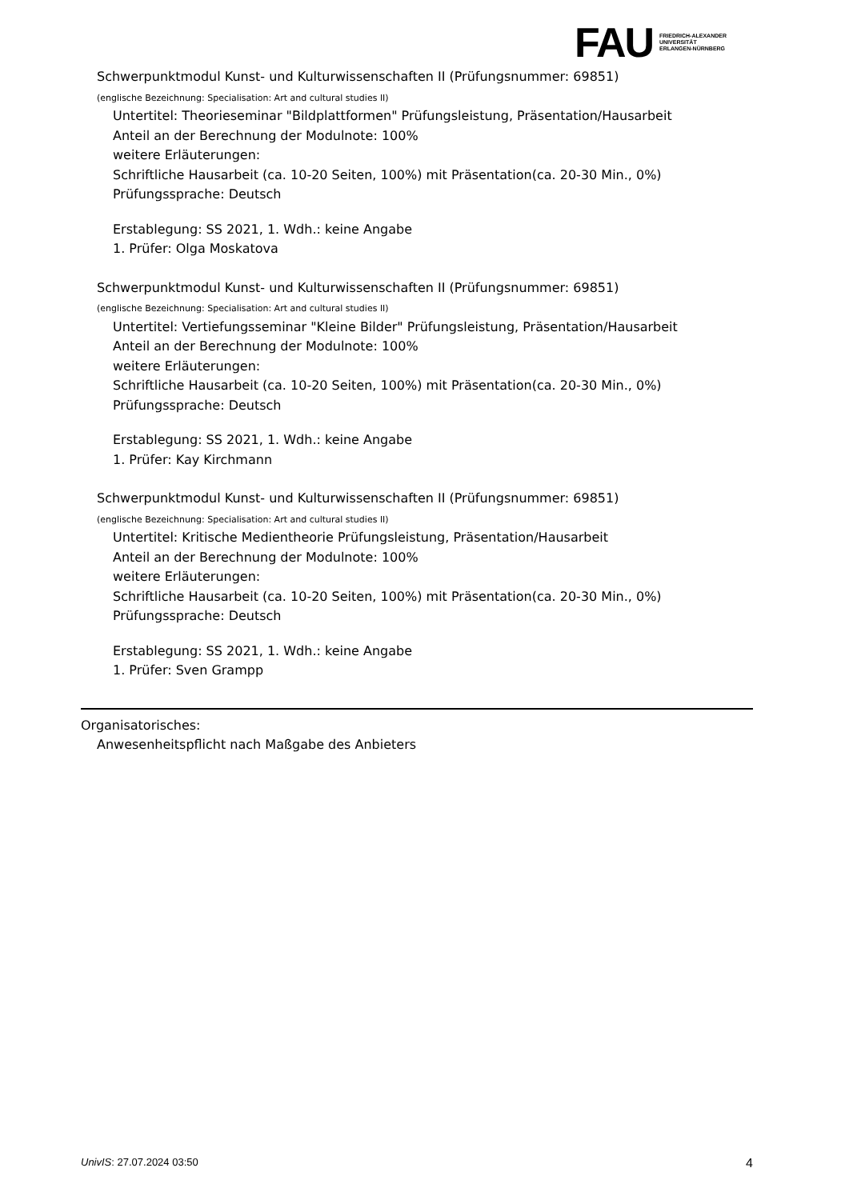FAU FRIEDRICH-ALEXANDER
UNIVERSITÄT
ERLANGEN-NÜRNBERG
Schwerpunktmodul Kunst- und Kulturwissenschaften II (Prüfungsnummer: 69851)
(englische Bezeichnung: Specialisation: Art and cultural studies II)
Untertitel: Theorieseminar "Bildplattformen" Prüfungsleistung, Präsentation/Hausarbeit
Anteil an der Berechnung der Modulnote: 100%
weitere Erläuterungen:
Schriftliche Hausarbeit (ca. 10-20 Seiten, 100%) mit Präsentation(ca. 20-30 Min., 0%)
Prüfungssprache: Deutsch
Erstablegung: SS 2021, 1. Wdh.: keine Angabe
1. Prüfer: Olga Moskatova
Schwerpunktmodul Kunst- und Kulturwissenschaften II (Prüfungsnummer: 69851)
(englische Bezeichnung: Specialisation: Art and cultural studies II)
Untertitel: Vertiefungsseminar "Kleine Bilder" Prüfungsleistung, Präsentation/Hausarbeit
Anteil an der Berechnung der Modulnote: 100%
weitere Erläuterungen:
Schriftliche Hausarbeit (ca. 10-20 Seiten, 100%) mit Präsentation(ca. 20-30 Min., 0%)
Prüfungssprache: Deutsch
Erstablegung: SS 2021, 1. Wdh.: keine Angabe
1. Prüfer: Kay Kirchmann
Schwerpunktmodul Kunst- und Kulturwissenschaften II (Prüfungsnummer: 69851)
(englische Bezeichnung: Specialisation: Art and cultural studies II)
Untertitel: Kritische Medientheorie Prüfungsleistung, Präsentation/Hausarbeit
Anteil an der Berechnung der Modulnote: 100%
weitere Erläuterungen:
Schriftliche Hausarbeit (ca. 10-20 Seiten, 100%) mit Präsentation(ca. 20-30 Min., 0%)
Prüfungssprache: Deutsch
Erstablegung: SS 2021, 1. Wdh.: keine Angabe
1. Prüfer: Sven Grampp
Organisatorisches:
Anwesenheitspflicht nach Maßgabe des Anbieters
UnivIS: 27.07.2024 03:50 4